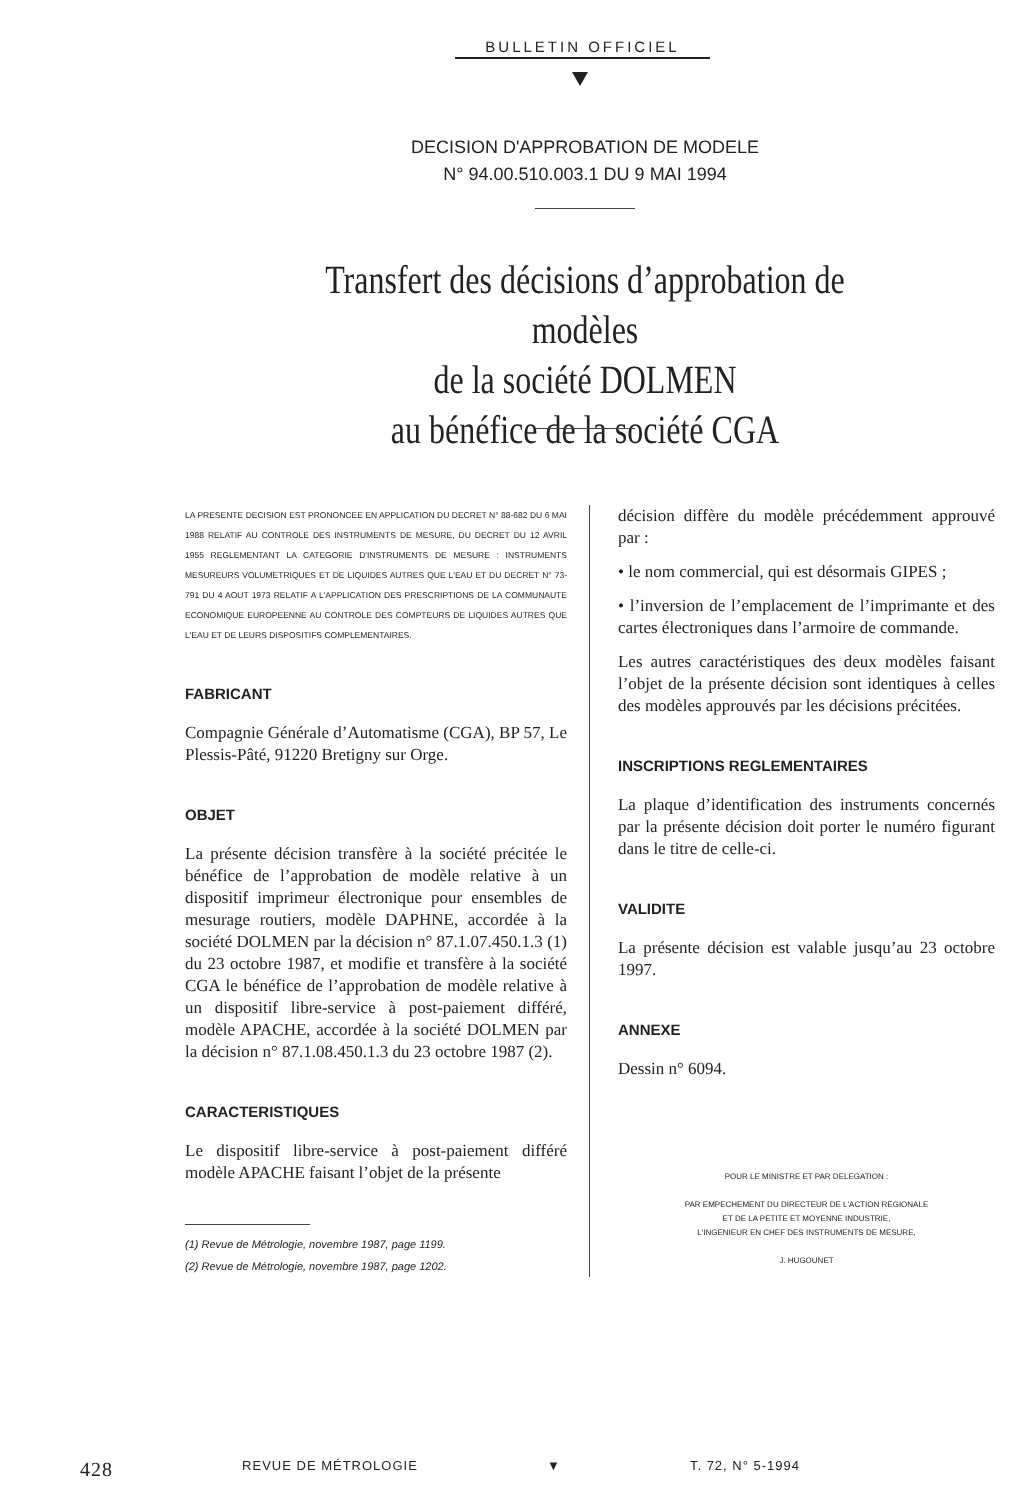BULLETIN OFFICIEL
DECISION D'APPROBATION DE MODELE
N° 94.00.510.003.1 DU 9 MAI 1994
Transfert des décisions d’approbation de modèles
de la société DOLMEN
au bénéfice de la société CGA
LA PRESENTE DECISION EST PRONONCEE EN APPLICATION DU DECRET N° 88-682 DU 6 MAI 1988 RELATIF AU CONTROLE DES INSTRUMENTS DE MESURE, DU DECRET DU 12 AVRIL 1955 REGLEMENTANT LA CATEGORIE D'INSTRUMENTS DE MESURE : INSTRUMENTS MESUREURS VOLUMETRIQUES ET DE LIQUIDES AUTRES QUE L'EAU ET DU DECRET N° 73-791 DU 4 AOUT 1973 RELATIF A L'APPLICATION DES PRESCRIPTIONS DE LA COMMUNAUTE ECONOMIQUE EUROPEENNE AU CONTROLE DES COMPTEURS DE LIQUIDES AUTRES QUE L'EAU ET DE LEURS DISPOSITIFS COMPLEMENTAIRES.
FABRICANT
Compagnie Générale d’Automatisme (CGA), BP 57, Le Plessis-Pâté, 91220 Bretigny sur Orge.
OBJET
La présente décision transfère à la société précitée le bénéfice de l’approbation de modèle relative à un dispositif imprimeur électronique pour ensembles de mesurage routiers, modèle DAPHNE, accordée à la société DOLMEN par la décision n° 87.1.07.450.1.3 (1) du 23 octobre 1987, et modifie et transfère à la société CGA le bénéfice de l’approbation de modèle relative à un dispositif libre-service à post-paiement différé, modèle APACHE, accordée à la société DOLMEN par la décision n° 87.1.08.450.1.3 du 23 octobre 1987 (2).
CARACTERISTIQUES
Le dispositif libre-service à post-paiement différé modèle APACHE faisant l’objet de la présente
(1) Revue de Métrologie, novembre 1987, page 1199.
(2) Revue de Métrologie, novembre 1987, page 1202.
décision diffère du modèle précédemment approuvé par :
• le nom commercial, qui est désormais GIPES ;
• l’inversion de l’emplacement de l’imprimante et des cartes électroniques dans l’armoire de commande.
Les autres caractéristiques des deux modèles faisant l’objet de la présente décision sont identiques à celles des modèles approuvés par les décisions précitées.
INSCRIPTIONS REGLEMENTAIRES
La plaque d’identification des instruments concernés par la présente décision doit porter le numéro figurant dans le titre de celle-ci.
VALIDITE
La présente décision est valable jusqu’au 23 octobre 1997.
ANNEXE
Dessin n° 6094.
POUR LE MINISTRE ET PAR DELEGATION :
PAR EMPECHEMENT DU DIRECTEUR DE L'ACTION REGIONALE
ET DE LA PETITE ET MOYENNE INDUSTRIE,
L'INGENIEUR EN CHEF DES INSTRUMENTS DE MESURE,
J. HUGOUNET
428 REVUE DE MÉTROLOGIE ▼ T. 72, N° 5-1994